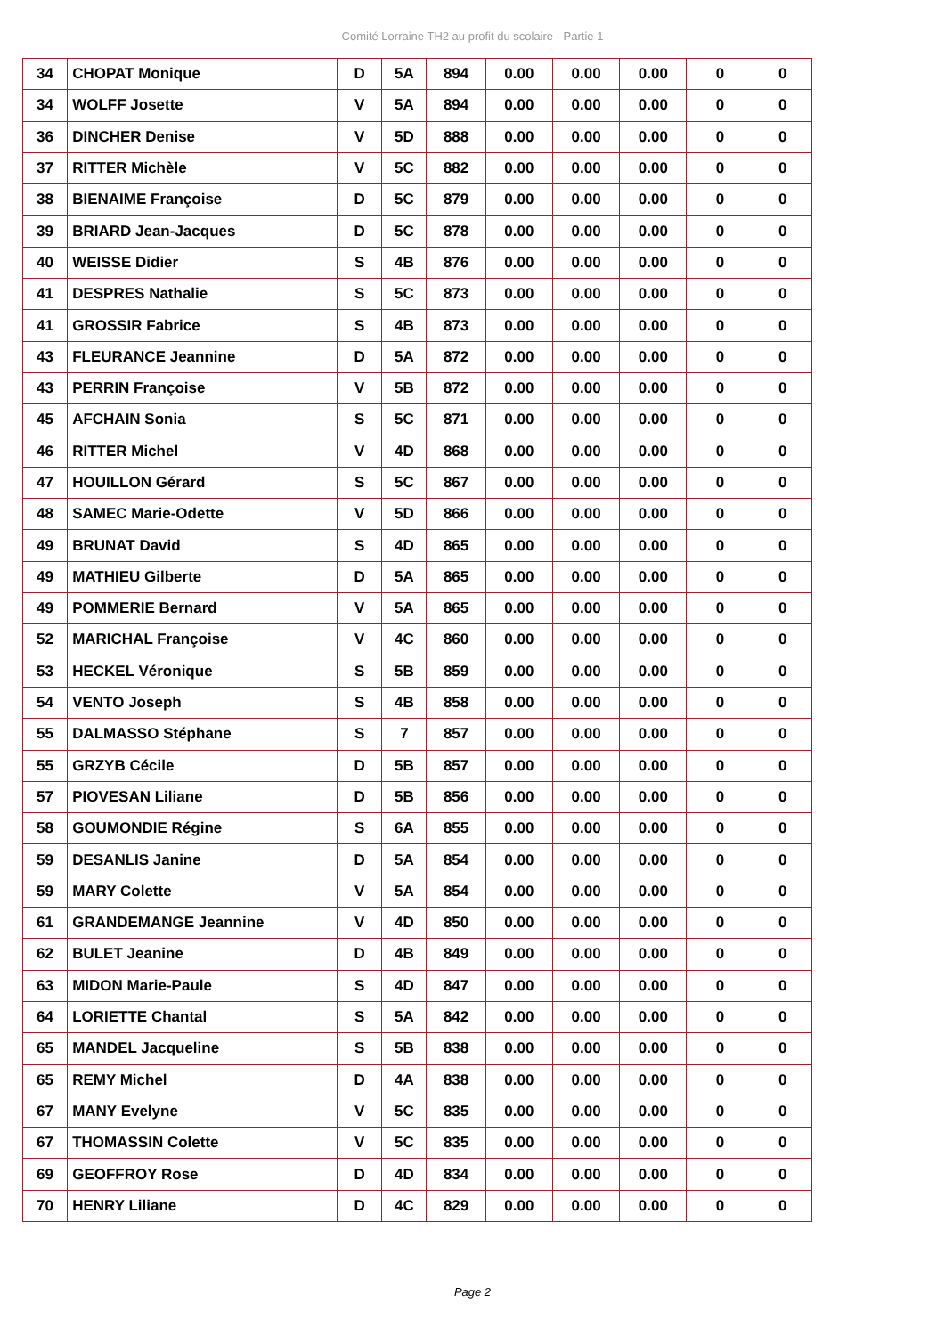Comité Lorraine TH2 au profit du scolaire - Partie 1
| 34 | CHOPAT Monique | D | 5A | 894 | 0.00 | 0.00 | 0.00 | 0 | 0 |
| 34 | WOLFF Josette | V | 5A | 894 | 0.00 | 0.00 | 0.00 | 0 | 0 |
| 36 | DINCHER Denise | V | 5D | 888 | 0.00 | 0.00 | 0.00 | 0 | 0 |
| 37 | RITTER Michèle | V | 5C | 882 | 0.00 | 0.00 | 0.00 | 0 | 0 |
| 38 | BIENAIME Françoise | D | 5C | 879 | 0.00 | 0.00 | 0.00 | 0 | 0 |
| 39 | BRIARD Jean-Jacques | D | 5C | 878 | 0.00 | 0.00 | 0.00 | 0 | 0 |
| 40 | WEISSE Didier | S | 4B | 876 | 0.00 | 0.00 | 0.00 | 0 | 0 |
| 41 | DESPRES Nathalie | S | 5C | 873 | 0.00 | 0.00 | 0.00 | 0 | 0 |
| 41 | GROSSIR Fabrice | S | 4B | 873 | 0.00 | 0.00 | 0.00 | 0 | 0 |
| 43 | FLEURANCE Jeannine | D | 5A | 872 | 0.00 | 0.00 | 0.00 | 0 | 0 |
| 43 | PERRIN Françoise | V | 5B | 872 | 0.00 | 0.00 | 0.00 | 0 | 0 |
| 45 | AFCHAIN Sonia | S | 5C | 871 | 0.00 | 0.00 | 0.00 | 0 | 0 |
| 46 | RITTER Michel | V | 4D | 868 | 0.00 | 0.00 | 0.00 | 0 | 0 |
| 47 | HOUILLON Gérard | S | 5C | 867 | 0.00 | 0.00 | 0.00 | 0 | 0 |
| 48 | SAMEC Marie-Odette | V | 5D | 866 | 0.00 | 0.00 | 0.00 | 0 | 0 |
| 49 | BRUNAT David | S | 4D | 865 | 0.00 | 0.00 | 0.00 | 0 | 0 |
| 49 | MATHIEU Gilberte | D | 5A | 865 | 0.00 | 0.00 | 0.00 | 0 | 0 |
| 49 | POMMERIE Bernard | V | 5A | 865 | 0.00 | 0.00 | 0.00 | 0 | 0 |
| 52 | MARICHAL Françoise | V | 4C | 860 | 0.00 | 0.00 | 0.00 | 0 | 0 |
| 53 | HECKEL Véronique | S | 5B | 859 | 0.00 | 0.00 | 0.00 | 0 | 0 |
| 54 | VENTO Joseph | S | 4B | 858 | 0.00 | 0.00 | 0.00 | 0 | 0 |
| 55 | DALMASSO Stéphane | S | 7 | 857 | 0.00 | 0.00 | 0.00 | 0 | 0 |
| 55 | GRZYB Cécile | D | 5B | 857 | 0.00 | 0.00 | 0.00 | 0 | 0 |
| 57 | PIOVESAN Liliane | D | 5B | 856 | 0.00 | 0.00 | 0.00 | 0 | 0 |
| 58 | GOUMONDIE Régine | S | 6A | 855 | 0.00 | 0.00 | 0.00 | 0 | 0 |
| 59 | DESANLIS Janine | D | 5A | 854 | 0.00 | 0.00 | 0.00 | 0 | 0 |
| 59 | MARY Colette | V | 5A | 854 | 0.00 | 0.00 | 0.00 | 0 | 0 |
| 61 | GRANDEMANGE Jeannine | V | 4D | 850 | 0.00 | 0.00 | 0.00 | 0 | 0 |
| 62 | BULET Jeanine | D | 4B | 849 | 0.00 | 0.00 | 0.00 | 0 | 0 |
| 63 | MIDON Marie-Paule | S | 4D | 847 | 0.00 | 0.00 | 0.00 | 0 | 0 |
| 64 | LORIETTE Chantal | S | 5A | 842 | 0.00 | 0.00 | 0.00 | 0 | 0 |
| 65 | MANDEL Jacqueline | S | 5B | 838 | 0.00 | 0.00 | 0.00 | 0 | 0 |
| 65 | REMY Michel | D | 4A | 838 | 0.00 | 0.00 | 0.00 | 0 | 0 |
| 67 | MANY Evelyne | V | 5C | 835 | 0.00 | 0.00 | 0.00 | 0 | 0 |
| 67 | THOMASSIN Colette | V | 5C | 835 | 0.00 | 0.00 | 0.00 | 0 | 0 |
| 69 | GEOFFROY Rose | D | 4D | 834 | 0.00 | 0.00 | 0.00 | 0 | 0 |
| 70 | HENRY Liliane | D | 4C | 829 | 0.00 | 0.00 | 0.00 | 0 | 0 |
Page 2